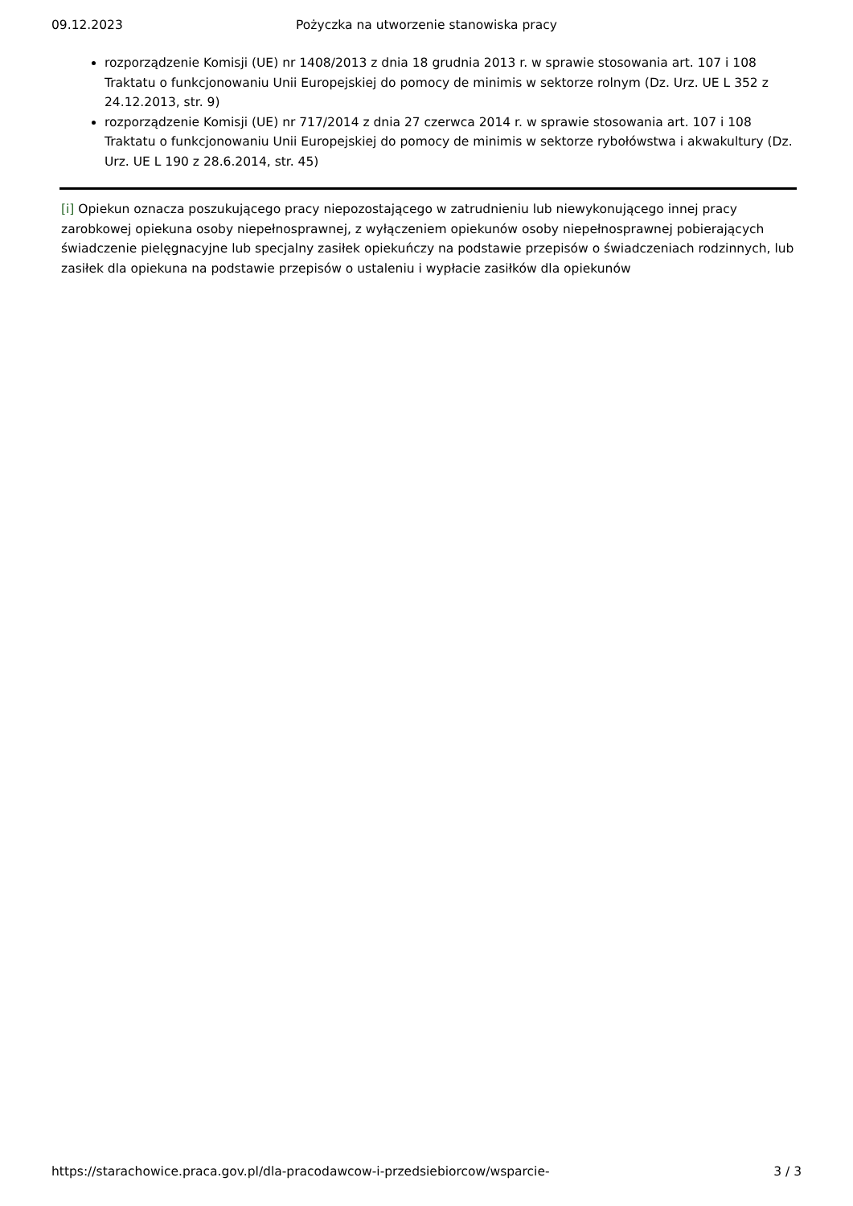09.12.2023 Pożyczka na utworzenie stanowiska pracy
rozporządzenie Komisji (UE) nr 1408/2013 z dnia 18 grudnia 2013 r. w sprawie stosowania art. 107 i 108 Traktatu o funkcjonowaniu Unii Europejskiej do pomocy de minimis w sektorze rolnym (Dz. Urz. UE L 352 z 24.12.2013, str. 9)
rozporządzenie Komisji (UE) nr 717/2014 z dnia 27 czerwca 2014 r. w sprawie stosowania art. 107 i 108 Traktatu o funkcjonowaniu Unii Europejskiej do pomocy de minimis w sektorze rybołówstwa i akwakultury (Dz. Urz. UE L 190 z 28.6.2014, str. 45)
[i] Opiekun oznacza poszukującego pracy niepozostającego w zatrudnieniu lub niewykonującego innej pracy zarobkowej opiekuna osoby niepełnosprawnej, z wyłączeniem opiekunów osoby niepełnosprawnej pobierających świadczenie pielęgnacyjne lub specjalny zasiłek opiekuńczy na podstawie przepisów o świadczeniach rodzinnych, lub zasiłek dla opiekuna na podstawie przepisów o ustaleniu i wypłacie zasiłków dla opiekunów
https://starachowice.praca.gov.pl/dla-pracodawcow-i-przedsiebiorcow/wsparcie- 3 / 3